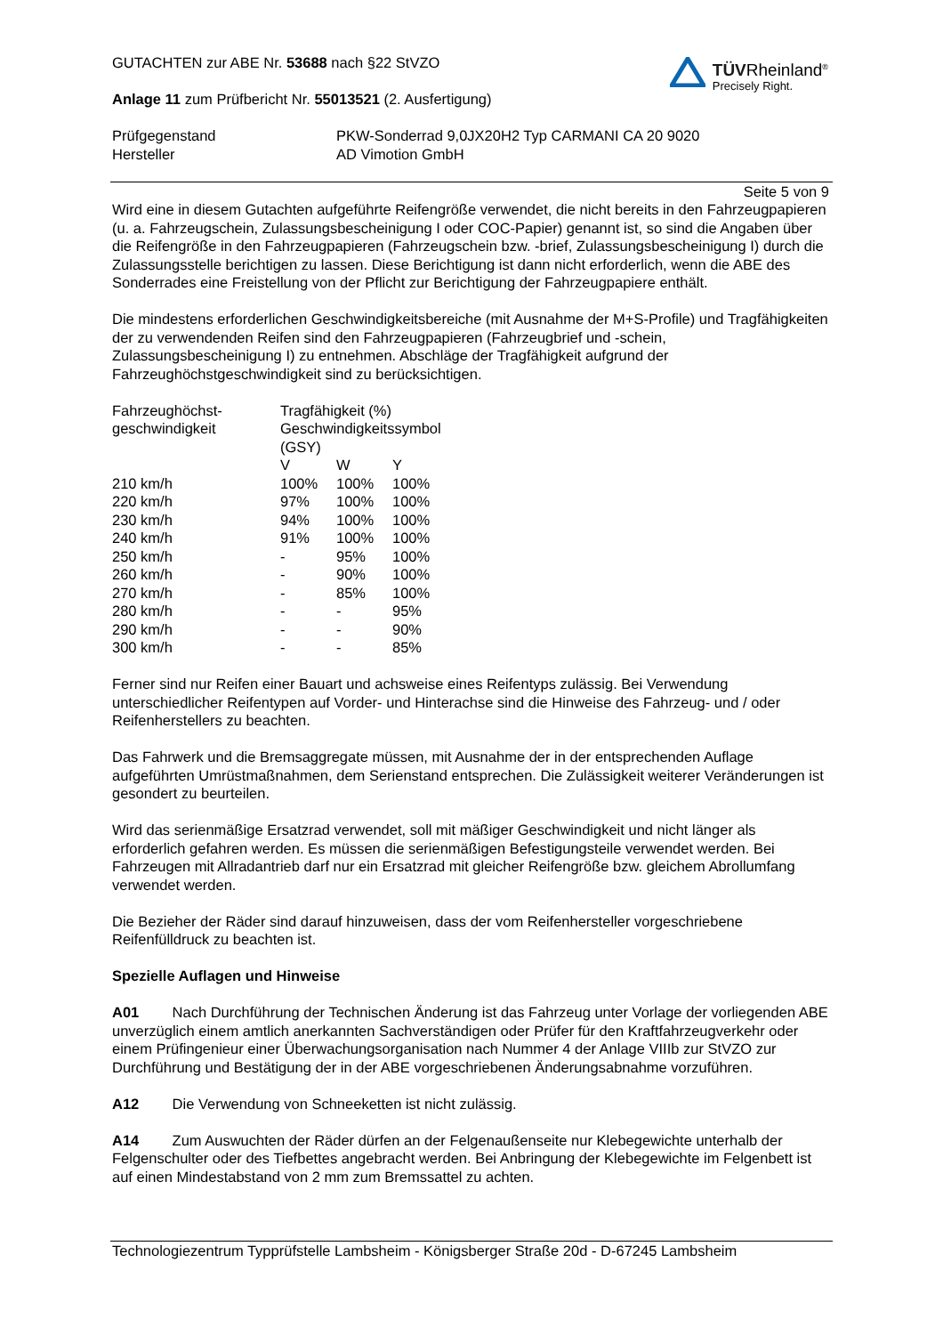GUTACHTEN zur ABE Nr. 53688 nach §22 StVZO
Anlage 11 zum Prüfbericht Nr. 55013521 (2. Ausfertigung)
TÜVRheinland<sup>®</sup>
Precisely Right.
| Prüfgegenstand | PKW-Sonderrad 9,0JX20H2 Typ CARMANI CA 20 9020 |
| Hersteller | AD Vimotion GmbH |
Seite 5 von 9
Wird eine in diesem Gutachten aufgeführte Reifengröße verwendet, die nicht bereits in den Fahrzeugpapieren (u. a. Fahrzeugschein, Zulassungsbescheinigung I oder COC-Papier) genannt ist, so sind die Angaben über die Reifengröße in den Fahrzeugpapieren (Fahrzeugschein bzw. -brief, Zulassungsbescheinigung I) durch die Zulassungsstelle berichtigen zu lassen. Diese Berichtigung ist dann nicht erforderlich, wenn die ABE des Sonderrades eine Freistellung von der Pflicht zur Berichtigung der Fahrzeugpapiere enthält.
Die mindestens erforderlichen Geschwindigkeitsbereiche (mit Ausnahme der M+S-Profile) und Tragfähigkeiten der zu verwendenden Reifen sind den Fahrzeugpapieren (Fahrzeugbrief und -schein, Zulassungsbescheinigung I) zu entnehmen. Abschläge der Tragfähigkeit aufgrund der Fahrzeughöchstgeschwindigkeit sind zu berücksichtigen.
| Fahrzeughöchst- | Tragfähigkeit (%) | | |
| geschwindigkeit | Geschwindigkeitssymbol (GSY) | | |
| | V | W | Y |
| 210 km/h | 100% | 100% | 100% |
| 220 km/h | 97% | 100% | 100% |
| 230 km/h | 94% | 100% | 100% |
| 240 km/h | 91% | 100% | 100% |
| 250 km/h | - | 95% | 100% |
| 260 km/h | - | 90% | 100% |
| 270 km/h | - | 85% | 100% |
| 280 km/h | - | - | 95% |
| 290 km/h | - | - | 90% |
| 300 km/h | - | - | 85% |
Ferner sind nur Reifen einer Bauart und achsweise eines Reifentyps zulässig. Bei Verwendung unterschiedlicher Reifentypen auf Vorder- und Hinterachse sind die Hinweise des Fahrzeug- und / oder Reifenherstellers zu beachten.
Das Fahrwerk und die Bremsaggregate müssen, mit Ausnahme der in der entsprechenden Auflage aufgeführten Umrüstmaßnahmen, dem Serienstand entsprechen. Die Zulässigkeit weiterer Veränderungen ist gesondert zu beurteilen.
Wird das serienmäßige Ersatzrad verwendet, soll mit mäßiger Geschwindigkeit und nicht länger als erforderlich gefahren werden. Es müssen die serienmäßigen Befestigungsteile verwendet werden. Bei Fahrzeugen mit Allradantrieb darf nur ein Ersatzrad mit gleicher Reifengröße bzw. gleichem Abrollumfang verwendet werden.
Die Bezieher der Räder sind darauf hinzuweisen, dass der vom Reifenhersteller vorgeschriebene Reifenfülldruck zu beachten ist.
Spezielle Auflagen und Hinweise
A01 Nach Durchführung der Technischen Änderung ist das Fahrzeug unter Vorlage der vorliegenden ABE unverzüglich einem amtlich anerkannten Sachverständigen oder Prüfer für den Kraftfahrzeugverkehr oder einem Prüfingenieur einer Überwachungsorganisation nach Nummer 4 der Anlage VIIIb zur StVZO zur Durchführung und Bestätigung der in der ABE vorgeschriebenen Änderungsabnahme vorzuführen.
A12 Die Verwendung von Schneeketten ist nicht zulässig.
A14 Zum Auswuchten der Räder dürfen an der Felgenaußenseite nur Klebegewichte unterhalb der Felgenschulter oder des Tiefbettes angebracht werden. Bei Anbringung der Klebegewichte im Felgenbett ist auf einen Mindestabstand von 2 mm zum Bremssattel zu achten.
Technologiezentrum Typprüfstelle Lambsheim - Königsberger Straße 20d - D-67245 Lambsheim